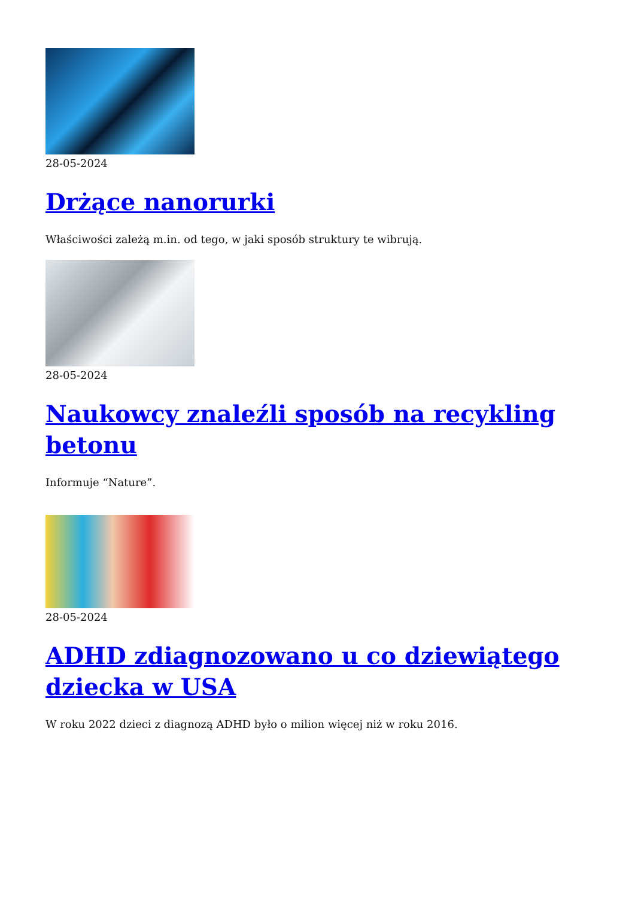28-05-2024
Drżące nanorurki
Właściwości zależą m.in. od tego, w jaki sposób struktury te wibrują.
28-05-2024
Naukowcy znaleźli sposób na recykling betonu
Informuje “Nature”.
28-05-2024
ADHD zdiagnozowano u co dziewiątego dziecka w USA
W roku 2022 dzieci z diagnozą ADHD było o milion więcej niż w roku 2016.